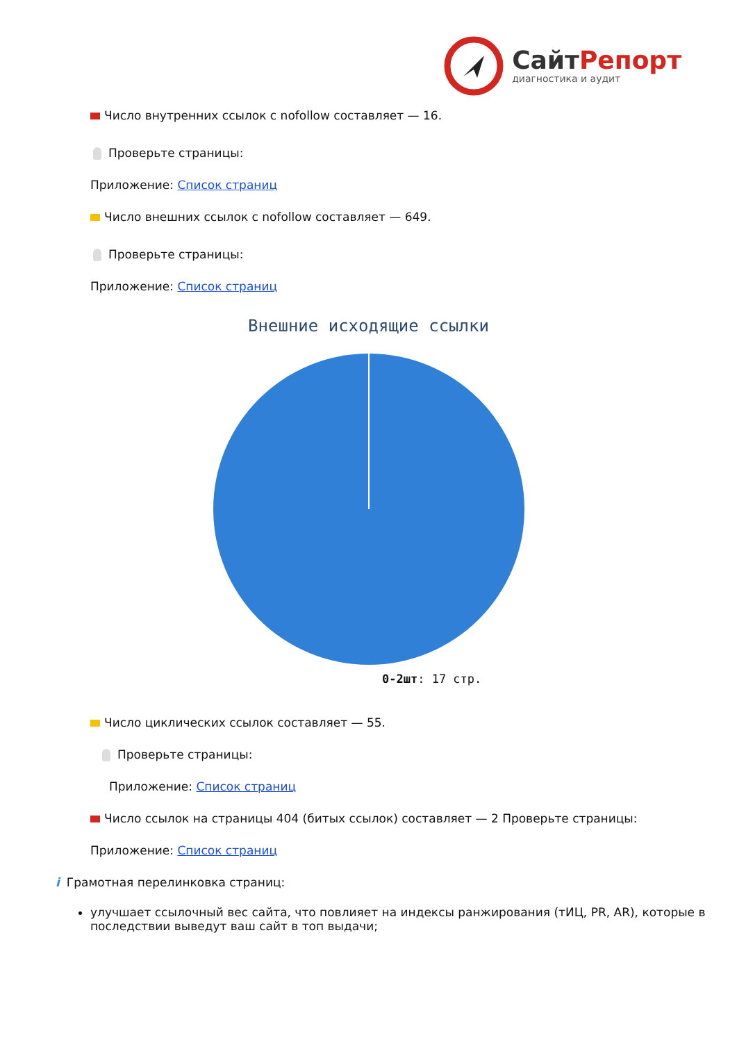СайтРепорт
диагностика и аудит
Число внутренних ссылок с nofollow составляет — 16.
Проверьте страницы:
Приложение: Список страниц
Число внешних ссылок с nofollow составляет — 649.
Проверьте страницы:
Приложение: Список страниц
Внешние исходящие ссылки
0-2шт: 17 стр.
Число циклических ссылок составляет — 55.
Проверьте страницы:
Приложение: Список страниц
Число ссылок на страницы 404 (битых ссылок) составляет — 2 Проверьте страницы:
Приложение: Список страниц
i Грамотная перелинковка страниц:
улучшает ссылочный вес сайта, что повлияет на индексы ранжирования (тИЦ, PR, AR), которые в последствии выведут ваш сайт в топ выдачи;